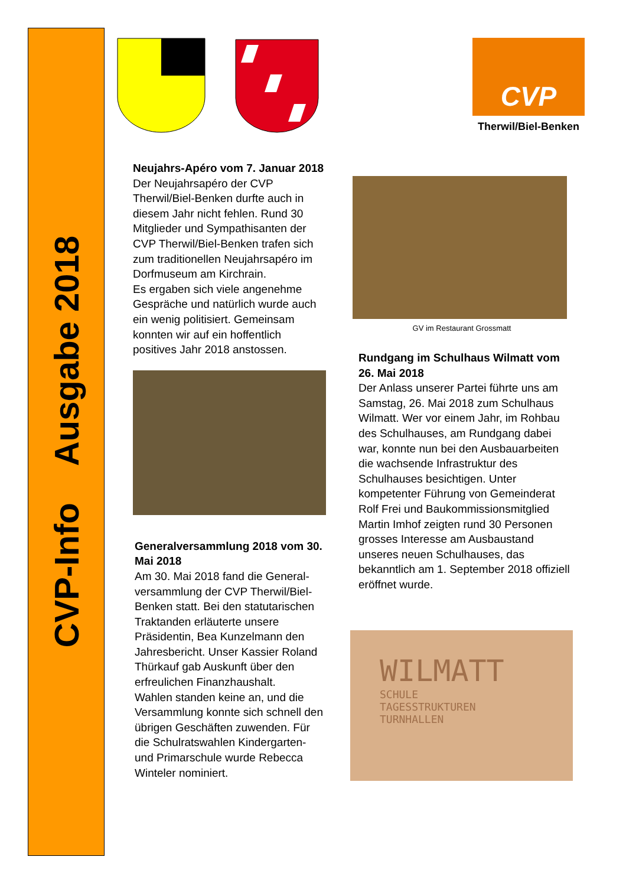CVP-Info Ausgabe 2018
CVP
Therwil/Biel-Benken
Neujahrs-Apéro vom 7. Januar 2018
Der Neujahrsapéro der CVP Therwil/Biel-Benken durfte auch in diesem Jahr nicht fehlen. Rund 30 Mitglieder und Sympathisanten der CVP Therwil/Biel-Benken trafen sich zum traditionellen Neujahrsapéro im Dorfmuseum am Kirchrain.
Es ergaben sich viele angenehme Gespräche und natürlich wurde auch ein wenig politisiert. Gemeinsam konnten wir auf ein hoffentlich positives Jahr 2018 anstossen.
Generalversammlung 2018 vom 30. Mai 2018
Am 30. Mai 2018 fand die General-versammlung der CVP Therwil/Biel-Benken statt. Bei den statutarischen Traktanden erläuterte unsere Präsidentin, Bea Kunzelmann den Jahresbericht. Unser Kassier Roland Thürkauf gab Auskunft über den erfreulichen Finanzhaushalt.
Wahlen standen keine an, und die Versammlung konnte sich schnell den übrigen Geschäften zuwenden. Für die Schulratswahlen Kindergarten- und Primarschule wurde Rebecca Winteler nominiert.
GV im Restaurant Grossmatt
Rundgang im Schulhaus Wilmatt vom 26. Mai 2018
Der Anlass unserer Partei führte uns am Samstag, 26. Mai 2018 zum Schulhaus Wilmatt. Wer vor einem Jahr, im Rohbau des Schulhauses, am Rundgang dabei war, konnte nun bei den Ausbauarbeiten die wachsende Infrastruktur des Schulhauses besichtigen. Unter kompetenter Führung von Gemeinderat Rolf Frei und Baukommissionsmitglied Martin Imhof zeigten rund 30 Personen grosses Interesse am Ausbaustand unseres neuen Schulhauses, das bekanntlich am 1. September 2018 offiziell eröffnet wurde.
WILMATT
SCHULE
TAGESSTRUKTUREN
TURNHALLEN